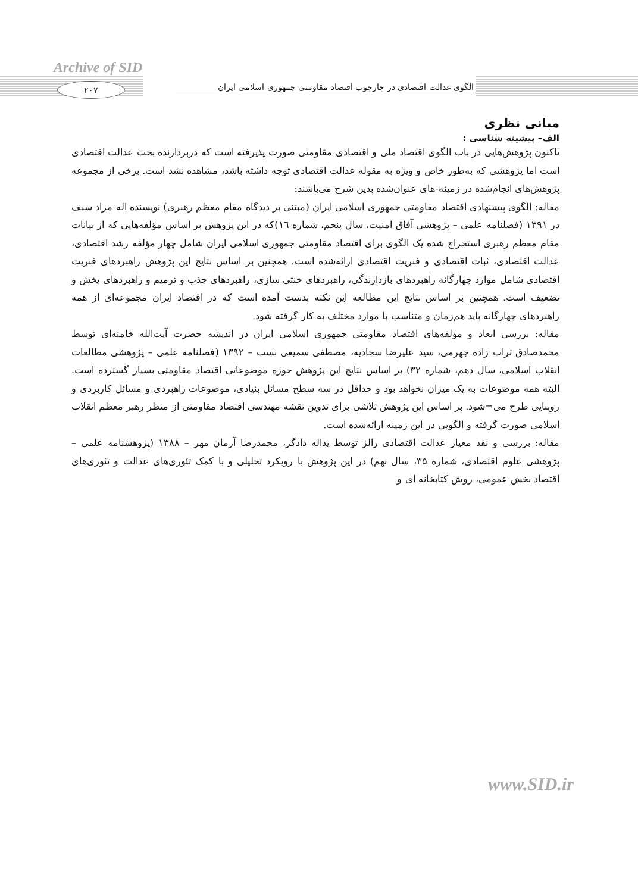Archive of SID
۲۰۷
الگوی عدالت اقتصادی در چارچوب اقتصاد مقاومتی جمهوری اسلامی ایران
مبانی نظری
الف– پیشینه شناسی :
تاکنون پژوهش‌هایی در باب الگوی اقتصاد ملی و اقتصادی مقاومتی صورت پذیرفته است که دربردارنده بحث عدالت اقتصادی است اما پژوهشی که به‌طور خاص و ویژه به مقوله عدالت اقتصادی توجه داشته باشد، مشاهده نشد است. برخی از مجموعه پژوهش‌های انجام‌شده در زمینه-های عنوان‌شده بدین شرح می‌باشند:
مقاله: الگوی پیشنهادی اقتصاد مقاومتی جمهوری اسلامی ایران (مبتنی بر دیدگاه مقام معظم رهبری) نویسنده اله مراد سیف در ۱۳۹۱ (فصلنامه علمی – پژوهشی آفاق امنیت، سال پنجم، شماره ١٦)که در این پژوهش بر اساس مؤلفه‌هایی که از بیانات مقام معظم رهبری استخراج شده یک الگوی برای اقتصاد مقاومتی جمهوری اسلامی ایران شامل چهار مؤلفه رشد اقتصادی، عدالت اقتصادی، ثبات اقتصادی و فنریت اقتصادی ارائه‌شده است. همچنین بر اساس نتایج این پژوهش راهبردهای فنریت اقتصادی شامل موارد چهارگانه راهبردهای بازدارندگی، راهبردهای خنثی سازی، راهبردهای جذب و ترمیم و راهبردهای پخش و تضعیف است. همچنین بر اساس نتایج این مطالعه این نکته بدست آمده است که در اقتصاد ایران مجموعه‌ای از همه راهبردهای چهارگانه باید هم‌زمان و متناسب با موارد مختلف به کار گرفته شود.
مقاله: بررسی ابعاد و مؤلفه‌های اقتصاد مقاومتی جمهوری اسلامی ایران در اندیشه حضرت آیت‌الله خامنه‌ای توسط محمدصادق تراب زاده جهرمی، سید علیرضا سجادیه، مصطفی سمیعی نسب – ۱۳۹۲ (فصلنامه علمی – پژوهشی مطالعات انقلاب اسلامی، سال دهم، شماره ۳۲) بر اساس نتایج این پژوهش حوزه موضوعاتی اقتصاد مقاومتی بسیار گسترده است. البته همه موضوعات به یک میزان نخواهد بود و حداقل در سه سطح مسائل بنیادی، موضوعات راهبردی و مسائل کاربردی و روبنایی طرح می¬شود. بر اساس این پژوهش تلاشی برای تدوین نقشه مهندسی اقتصاد مقاومتی از منظر رهبر معظم انقلاب اسلامی صورت گرفته و الگویی در این زمینه ارائه‌شده است.
مقاله: بررسی و نقد معیار عدالت اقتصادی رالز توسط یداله دادگر، محمدرضا آرمان مهر – ۱۳۸۸ (پژوهشنامه علمی – پژوهشی علوم اقتصادی، شماره ۳۵، سال نهم) در این پژوهش با رویکرد تحلیلی و با کمک تئوری‌های عدالت و تئوری‌های اقتصاد بخش عمومی، روش کتابخانه ای و
www.SID.ir